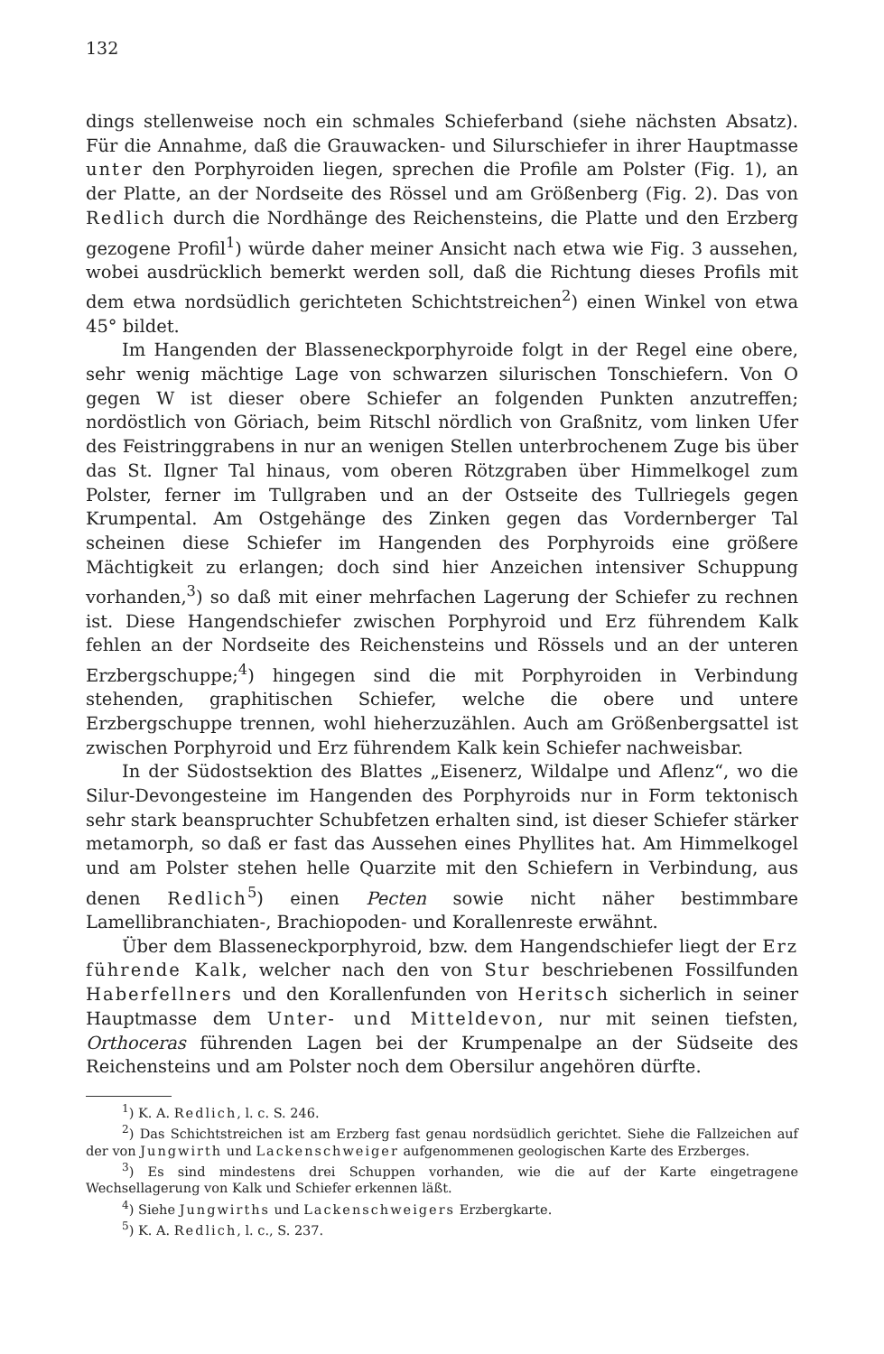132
dings stellenweise noch ein schmales Schieferband (siehe nächsten Absatz). Für die Annahme, daß die Grauwacken- und Silurschiefer in ihrer Hauptmasse unter den Porphyroiden liegen, sprechen die Profile am Polster (Fig. 1), an der Platte, an der Nordseite des Rössel und am Größenberg (Fig. 2). Das von Redlich durch die Nordhänge des Reichensteins, die Platte und den Erzberg gezogene Profil<sup>1</sup>) würde daher meiner Ansicht nach etwa wie Fig. 3 aussehen, wobei ausdrücklich bemerkt werden soll, daß die Richtung dieses Profils mit dem etwa nordsüdlich gerichteten Schichtstreichen<sup>2</sup>) einen Winkel von etwa 45° bildet.
Im Hangenden der Blasseneckporphyroide folgt in der Regel eine obere, sehr wenig mächtige Lage von schwarzen silurischen Tonschiefern. Von O gegen W ist dieser obere Schiefer an folgenden Punkten anzutreffen; nordöstlich von Göriach, beim Ritschl nördlich von Graßnitz, vom linken Ufer des Feistringgrabens in nur an wenigen Stellen unterbrochenem Zuge bis über das St. Ilgner Tal hinaus, vom oberen Rötzgraben über Himmelkogel zum Polster, ferner im Tullgraben und an der Ostseite des Tullriegels gegen Krumpental. Am Ostgehänge des Zinken gegen das Vordernberger Tal scheinen diese Schiefer im Hangenden des Porphyroids eine größere Mächtigkeit zu erlangen; doch sind hier Anzeichen intensiver Schuppung vorhanden,<sup>3</sup>) so daß mit einer mehrfachen Lagerung der Schiefer zu rechnen ist. Diese Hangendschiefer zwischen Porphyroid und Erz führendem Kalk fehlen an der Nordseite des Reichensteins und Rössels und an der unteren Erzbergschuppe;<sup>4</sup>) hingegen sind die mit Porphyroiden in Verbindung stehenden, graphitischen Schiefer, welche die obere und untere Erzbergschuppe trennen, wohl hieherzuzählen. Auch am Größenbergsattel ist zwischen Porphyroid und Erz führendem Kalk kein Schiefer nachweisbar.
In der Südostsektion des Blattes „Eisenerz, Wildalpe und Aflenz“, wo die Silur-Devongesteine im Hangenden des Porphyroids nur in Form tektonisch sehr stark beanspruchter Schubfetzen erhalten sind, ist dieser Schiefer stärker metamorph, so daß er fast das Aussehen eines Phyllites hat. Am Himmelkogel und am Polster stehen helle Quarzite mit den Schiefern in Verbindung, aus denen Redlich<sup>5</sup>) einen Pecten sowie nicht näher bestimmbare Lamellibranchiaten-, Brachiopoden- und Korallenreste erwähnt.
Über dem Blasseneckporphyroid, bzw. dem Hangendschiefer liegt der Erz führende Kalk, welcher nach den von Stur beschriebenen Fossilfunden Haberfellners und den Korallenfunden von Heritsch sicherlich in seiner Hauptmasse dem Unter- und Mitteldevon, nur mit seinen tiefsten, Orthoceras führenden Lagen bei der Krumpenalpe an der Südseite des Reichensteins und am Polster noch dem Obersilur angehören dürfte.
<sup>1</sup>) K. A. Redlich, l. c. S. 246.
<sup>2</sup>) Das Schichtstreichen ist am Erzberg fast genau nordsüdlich gerichtet. Siehe die Fallzeichen auf der von Jungwirth und Lackenschweiger aufgenommenen geologischen Karte des Erzberges.
<sup>3</sup>) Es sind mindestens drei Schuppen vorhanden, wie die auf der Karte eingetragene Wechsellagerung von Kalk und Schiefer erkennen läßt.
<sup>4</sup>) Siehe Jungwirths und Lackenschweigers Erzbergkarte.
<sup>5</sup>) K. A. Redlich, l. c., S. 237.